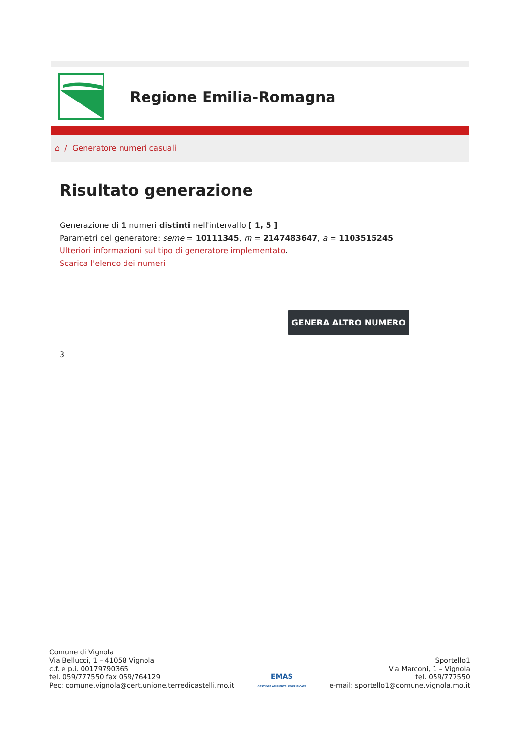Regione Emilia-Romagna
⌂ / Generatore numeri casuali
Risultato generazione
Generazione di 1 numeri distinti nell'intervallo [ 1, 5 ]
Parametri del generatore: seme = 10111345, m = 2147483647, a = 1103515245
Ulteriori informazioni sul tipo di generatore implementato.
Scarica l'elenco dei numeri
GENERA ALTRO NUMERO
3
Comune di Vignola
Via Bellucci, 1 – 41058 Vignola
c.f. e p.i. 00179790365
tel. 059/777550 fax 059/764129
Pec: comune.vignola@cert.unione.terredicastelli.mo.it
EMAS
GESTIONE AMBIENTALE VERIFICATA
Sportello1
Via Marconi, 1 – Vignola
tel. 059/777550
e-mail: sportello1@comune.vignola.mo.it